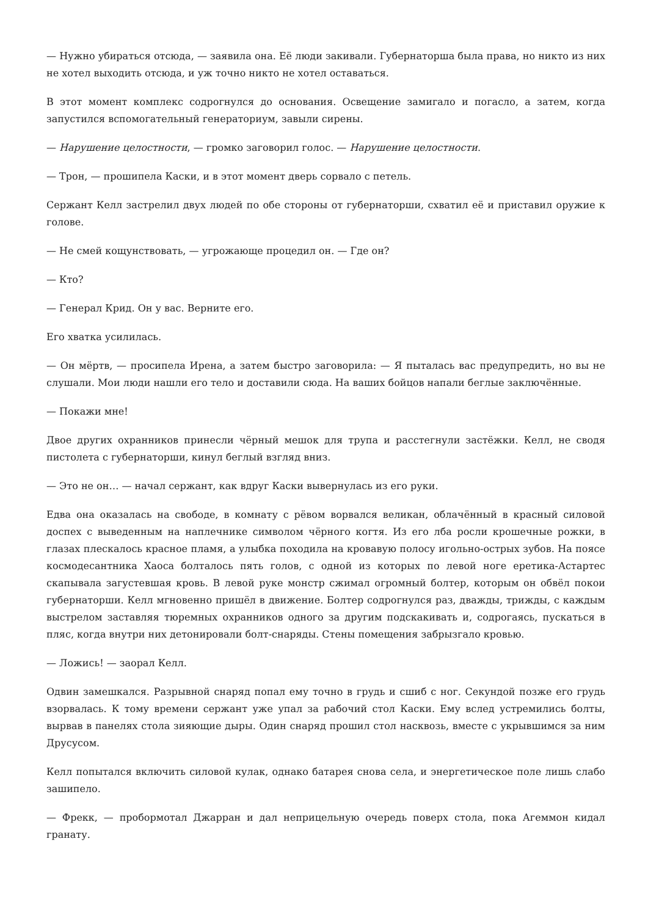— Нужно убираться отсюда, — заявила она. Её люди закивали. Губернаторша была права, но никто из них не хотел выходить отсюда, и уж точно никто не хотел оставаться.
В этот момент комплекс содрогнулся до основания. Освещение замигало и погасло, а затем, когда запустился вспомогательный генераториум, завыли сирены.
— Нарушение целостности, — громко заговорил голос. — Нарушение целостности.
— Трон, — прошипела Каски, и в этот момент дверь сорвало с петель.
Сержант Келл застрелил двух людей по обе стороны от губернаторши, схватил её и приставил оружие к голове.
— Не смей кощунствовать, — угрожающе процедил он. — Где он?
— Кто?
— Генерал Крид. Он у вас. Верните его.
Его хватка усилилась.
— Он мёртв, — просипела Ирена, а затем быстро заговорила: — Я пыталась вас предупредить, но вы не слушали. Мои люди нашли его тело и доставили сюда. На ваших бойцов напали беглые заключённые.
— Покажи мне!
Двое других охранников принесли чёрный мешок для трупа и расстегнули застёжки. Келл, не сводя пистолета с губернаторши, кинул беглый взгляд вниз.
— Это не он… — начал сержант, как вдруг Каски вывернулась из его руки.
Едва она оказалась на свободе, в комнату с рёвом ворвался великан, облачённый в красный силовой доспех с выведенным на наплечнике символом чёрного когтя. Из его лба росли крошечные рожки, в глазах плескалось красное пламя, а улыбка походила на кровавую полосу игольно-острых зубов. На поясе космодесантника Хаоса болталось пять голов, с одной из которых по левой ноге еретика-Астартес скапывала загустевшая кровь. В левой руке монстр сжимал огромный болтер, которым он обвёл покои губернаторши. Келл мгновенно пришёл в движение. Болтер содрогнулся раз, дважды, трижды, с каждым выстрелом заставляя тюремных охранников одного за другим подскакивать и, содрогаясь, пускаться в пляс, когда внутри них детонировали болт-снаряды. Стены помещения забрызгало кровью.
— Ложись! — заорал Келл.
Одвин замешкался. Разрывной снаряд попал ему точно в грудь и сшиб с ног. Секундой позже его грудь взорвалась. К тому времени сержант уже упал за рабочий стол Каски. Ему вслед устремились болты, вырвав в панелях стола зияющие дыры. Один снаряд прошил стол насквозь, вместе с укрывшимся за ним Друсусом.
Келл попытался включить силовой кулак, однако батарея снова села, и энергетическое поле лишь слабо зашипело.
— Фрекк, — пробормотал Джарран и дал неприцельную очередь поверх стола, пока Агеммон кидал гранату.